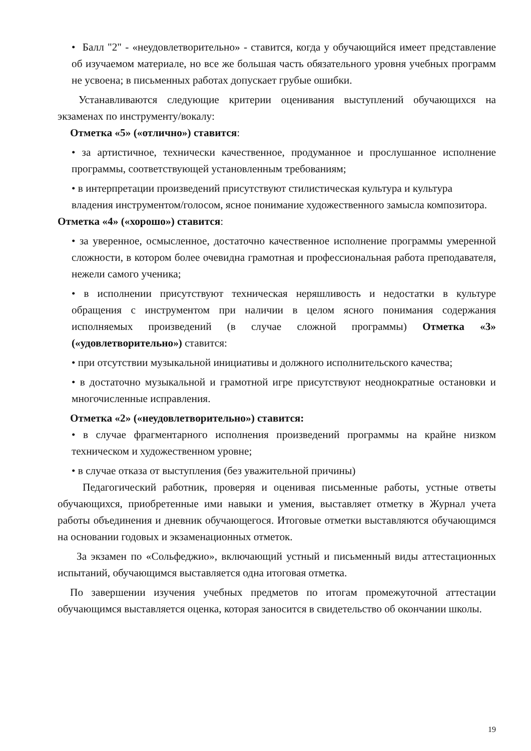• Балл "2" - «неудовлетворительно» - ставится, когда у обучающийся имеет представление об изучаемом материале, но все же большая часть обязательного уровня учебных программ не усвоена; в письменных работах допускает грубые ошибки.
Устанавливаются следующие критерии оценивания выступлений обучающихся на экзаменах по инструменту/вокалу:
Отметка «5» («отлично») ставится:
• за артистичное, технически качественное, продуманное и прослушанное исполнение программы, соответствующей установленным требованиям;
• в интерпретации произведений присутствуют стилистическая культура и культура владения инструментом/голосом, ясное понимание художественного замысла композитора.
Отметка «4» («хорошо») ставится:
• за уверенное, осмысленное, достаточно качественное исполнение программы умеренной сложности, в котором более очевидна грамотная и профессиональная работа преподавателя, нежели самого ученика;
• в исполнении присутствуют техническая неряшливость и недостатки в культуре обращения с инструментом при наличии в целом ясного понимания содержания исполняемых произведений (в случае сложной программы) Отметка «3» («удовлетворительно») ставится:
• при отсутствии музыкальной инициативы и должного исполнительского качества;
• в достаточно музыкальной и грамотной игре присутствуют неоднократные остановки и многочисленные исправления.
Отметка «2» («неудовлетворительно») ставится:
• в случае фрагментарного исполнения произведений программы на крайне низком техническом и художественном уровне;
• в случае отказа от выступления (без уважительной причины)
Педагогический работник, проверяя и оценивая письменные работы, устные ответы обучающихся, приобретенные ими навыки и умения, выставляет отметку в Журнал учета работы объединения и дневник обучающегося. Итоговые отметки выставляются обучающимся на основании годовых и экзаменационных отметок.
За экзамен по «Сольфеджио», включающий устный и письменный виды аттестационных испытаний, обучающимся выставляется одна итоговая отметка.
По завершении изучения учебных предметов по итогам промежуточной аттестации обучающимся выставляется оценка, которая заносится в свидетельство об окончании школы.
19